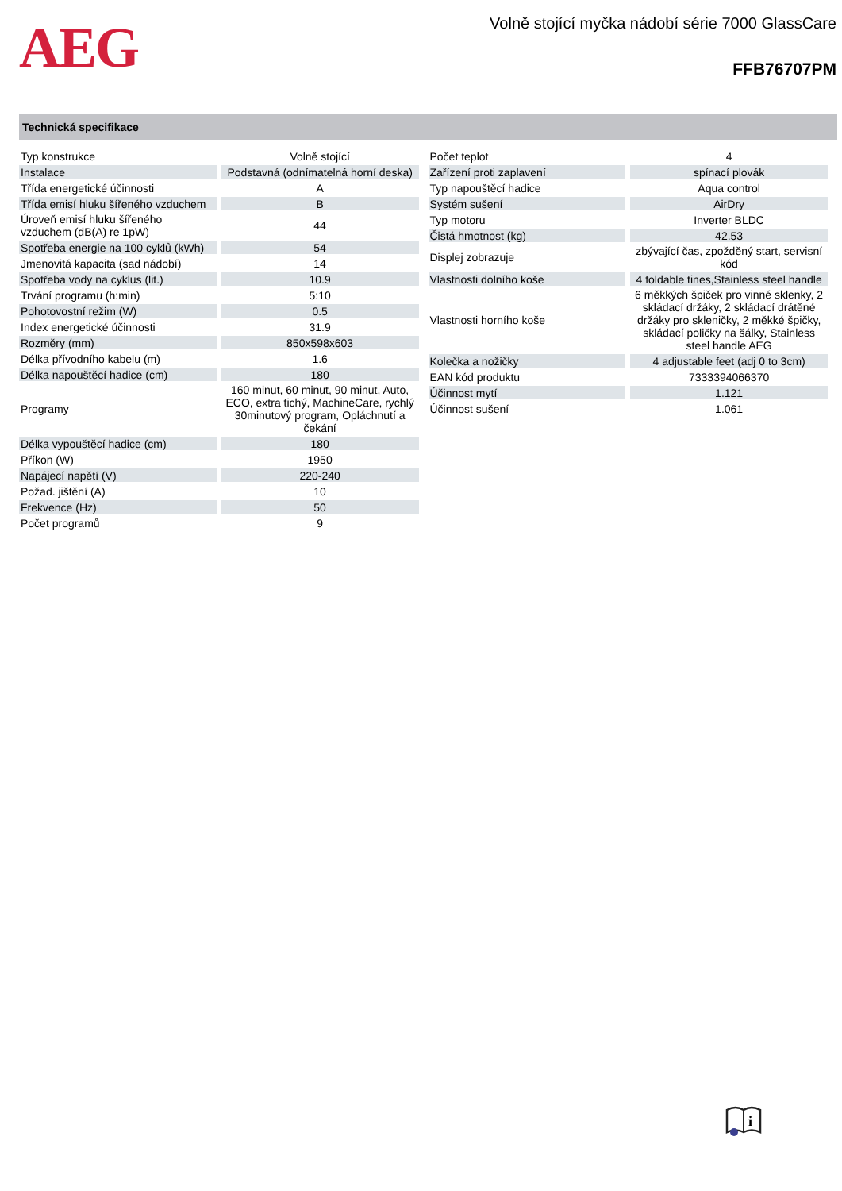AEG
Volně stojící myčka nádobí série 7000 GlassCare
FFB76707PM
Technická specifikace
| Typ konstrukce | Volně stojící |
| Instalace | Podstavná (odnímatelná horní deska) |
| Třída energetické účinnosti | A |
| Třída emisí hluku šířeného vzduchem | B |
| Úroveň emisí hluku šířeného vzduchem (dB(A) re 1pW) | 44 |
| Spotřeba energie na 100 cyklů (kWh) | 54 |
| Jmenovitá kapacita (sad nádobí) | 14 |
| Spotřeba vody na cyklus (lit.) | 10.9 |
| Trvání programu (h:min) | 5:10 |
| Pohotovostní režim (W) | 0.5 |
| Index energetické účinnosti | 31.9 |
| Rozměry (mm) | 850x598x603 |
| Délka přívodního kabelu (m) | 1.6 |
| Délka napouštěcí hadice (cm) | 180 |
| Programy | 160 minut, 60 minut, 90 minut, Auto, ECO, extra tichý, MachineCare, rychlý 30minutový program, Opláchnutí a čekání |
| Délka vypouštěcí hadice (cm) | 180 |
| Příkon (W) | 1950 |
| Napájecí napětí (V) | 220-240 |
| Požad. jištění (A) | 10 |
| Frekvence (Hz) | 50 |
| Počet programů | 9 |
| Počet teplot | 4 |
| Zařízení proti zaplavení | spínací plovák |
| Typ napouštěcí hadice | Aqua control |
| Systém sušení | AirDry |
| Typ motoru | Inverter BLDC |
| Čistá hmotnost (kg) | 42.53 |
| Displej zobrazuje | zbývající čas, zpožděný start, servisní kód |
| Vlastnosti dolního koše | 4 foldable tines,Stainless steel handle |
| Vlastnosti horního koše | 6 měkkých špiček pro vinné sklenky, 2 skládací držáky, 2 skládací drátěné držáky pro skleničky, 2 měkké špičky, skládací poličky na šálky, Stainless steel handle AEG |
| Kolečka a nožičky | 4 adjustable feet (adj 0 to 3cm) |
| EAN kód produktu | 7333394066370 |
| Účinnost mytí | 1.121 |
| Účinnost sušení | 1.061 |
i